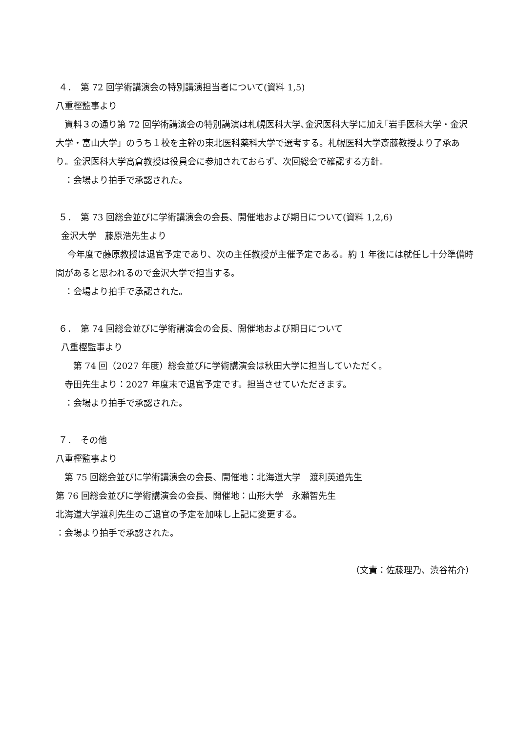４．　第 72 回学術講演会の特別講演担当者について(資料 1,5)
八重樫監事より
　資料３の通り第 72 回学術講演会の特別講演は札幌医科大学､金沢医科大学に加え｢岩手医科大学・金沢大学・富山大学」のうち１校を主幹の東北医科薬科大学で選考する。札幌医科大学斎藤教授より了承あり。金沢医科大学高倉教授は役員会に参加されておらず、次回総会で確認する方針。
　：会場より拍手で承認された。
５．　第 73 回総会並びに学術講演会の会長、開催地および期日について(資料 1,2,6)
金沢大学　藤原浩先生より
　 今年度で藤原教授は退官予定であり、次の主任教授が主催予定である。約 1 年後には就任し十分準備時間があると思われるので金沢大学で担当する。
　：会場より拍手で承認された。
６．　第 74 回総会並びに学術講演会の会長、開催地および期日について
八重樫監事より
　　第 74 回（2027 年度）総会並びに学術講演会は秋田大学に担当していただく。
　寺田先生より：2027 年度末で退官予定です。担当させていただきます。
　：会場より拍手で承認された。
７．　その他
八重樫監事より
　第 75 回総会並びに学術講演会の会長、開催地：北海道大学　渡利英道先生
第 76 回総会並びに学術講演会の会長、開催地：山形大学　永瀬智先生
北海道大学渡利先生のご退官の予定を加味し上記に変更する。
：会場より拍手で承認された。
（文責：佐藤理乃、渋谷祐介）